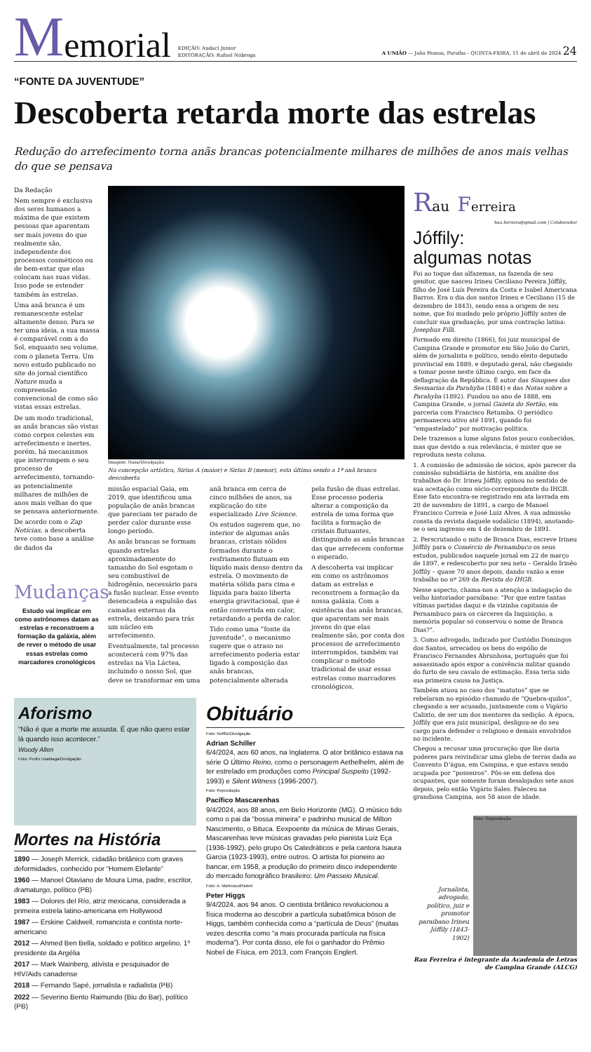Memorial EDIÇÃO: Audaci Junior
EDITORAÇÃO: Rafael Nóbrega A UNIÃO — João Pessoa, Paraíba - QUINTA-FEIRA, 11 de abril de 2024 24
“FONTE DA JUVENTUDE”
Descoberta retarda morte das estrelas
Redução do arrefecimento torna anãs brancas potencialmente milhares de milhões de anos mais velhas do que se pensava
Da Redação
Nem sempre é exclusiva dos seres humanos a máxima de que existem pessoas que aparentam ser mais jovens do que realmente são, independente dos processos cosméticos ou de bem-estar que elas colocam nas suas vidas. Isso pode se estender também às estrelas.
Uma anã branca é um remanescente estelar altamente denso. Para se ter uma ideia, a sua massa é comparável com a do Sol, enquanto seu volume, com o planeta Terra. Um novo estudo publicado no site do jornal científico Nature muda a compreensão convencional de como são vistas essas estrelas.
De um modo tradicional, as anãs brancas são vistas como corpos celestes em arrefecimento e inertes, porém, há mecanismos que interrompem o seu processo de arrefecimento, tornando-as potencialmente milhares de milhões de anos mais velhas do que se pensava anteriormente.
De acordo com o Zap Notícias, a descoberta teve como base a análise de dados da
Mudanças
Estudo vai implicar em como astrônomos datam as estrelas e reconstroem a formação da galáxia, além de rever o método de usar essas estrelas como marcadores cronológicos
Imagem: Nasa/Divulgação
Na concepção artística, Sirius A (maior) e Sirius B (menor), esta última sendo a 1ª anã branca descoberta
missão espacial Gaia, em 2019, que identificou uma população de anãs brancas que pareciam ter parado de perder calor durante esse longo período.
As anãs brancas se formam quando estrelas aproximadamente do tamanho do Sol esgotam o seu combustível de hidrogênio, necessário para a fusão nuclear. Esse evento desencadeia a expulsão das camadas externas da estrela, deixando para trás um núcleo em arrefecimento.
Eventualmente, tal processo acontecerá com 97% das estrelas na Via Láctea, incluindo o nosso Sol, que deve se transformar em uma anã branca em cerca de cinco milhões de anos, na explicação do site especializado Live Science.
Os estudos sugerem que, no interior de algumas anãs brancas, cristais sólidos formados durante o resfriamento flutuam em líquido mais denso dentro da estrela. O movimento de matéria sólida para cima e líquida para baixo liberta energia gravitacional, que é então convertida em calor, retardando a perda de calor.
Tido como uma “fonte da juventude”, o mecanismo sugere que o atraso no arrefecimento poderia estar ligado à composição das anãs brancas, potencialmente alterada pela fusão de duas estrelas. Esse processo poderia alterar a composição da estrela de uma forma que facilita a formação de cristais flutuantes, distinguindo as anãs brancas das que arrefecem conforme o esperado.
A descoberta vai implicar em como os astrônomos datam as estrelas e reconstroem a formação da nossa galáxia. Com a existência das anãs brancas, que aparentam ser mais jovens do que elas realmente são, por conta dos processos de arrefecimento interrompidos, também vai complicar o método tradicional de usar essas estrelas como marcadores cronológicos.
Aforismo
“Não é que a morte me assusta. É que não quero estar lá quando isso acontecer.”
Woody Allen
Foto: Pedro Usabiaga/Divulgação
Mortes na História
1890 — Joseph Merrick, cidadão britânico com graves deformidades, conhecido por “Homem Elefante”
1960 — Manoel Otaviano de Moura Lima, padre, escritor, dramaturgo, político (PB)
1983 — Dolores del Río, atriz mexicana, considerada a primeira estrela latino-americana em Hollywood
1987 — Erskine Caldwell, romancista e contista norte-americano
2012 — Ahmed Ben Bella, soldado e político argelino, 1º presidente da Argélia
2017 — Mark Wainberg, ativista e pesquisador de HIV/Aids canadense
2018 — Fernando Sapé, jornalista e radialista (PB)
2022 — Severino Bento Raimundo (Biu do Bar), político (PB)
Obituário
Foto: Netflix/Divulgação
Adrian Schiller
6/4/2024, aos 60 anos, na Inglaterra. O ator britânico estava na série O Último Reino, como o personagem Aethelhelm, além de ter estrelado em produções como Principal Suspeito (1992-1993) e Silent Witness (1996-2007).
Foto: Reprodução
Pacífico Mascarenhas
9/4/2024, aos 88 anos, em Belo Horizonte (MG). O músico tido como o pai da “bossa mineira” e padrinho musical de Milton Nascimento, o Bituca. Eexpoente da música de Minas Gerais, Mascarenhas teve músicas gravadas pelo pianista Luiz Eça (1936-1992), pelo grupo Os Catedráticos e pela cantora Isaura Garcia (1923-1993), entre outros. O artista foi pioneiro ao bancar, em 1958, a produção do primeiro disco independente do mercado fonográfico brasileiro: Um Passeio Musical.
Foto: A. Mahmoud/Nobel
Peter Higgs
9/4/2024, aos 94 anos. O cientista britânico revolucionou a física moderna ao descobrir a partícula subatômica bóson de Higgs, também conhecida como a “partícula de Deus” (muitas vezes descrita como “a mais procurada partícula na física moderna”). Por conta disso, ele foi o ganhador do Prêmio Nobel de Física, em 2013, com François Englert.
Rau Ferreira
hau.ferreira@gmail.com | Colaborador
Jóffily:
algumas notas
Foi ao toque das alfazemas, na fazenda de seu genitor, que nasceu Irineu Ceciliano Pereira Jóffily, filho de José Luís Pereira da Costa e Isabel Americana Barros. Era o dia dos santos Irineu e Ceciliano (15 de dezembro de 1843), sendo essa a origem de seu nome, que foi mudado pelo próprio Jóffily antes de concluir sua graduação, por uma contração latina: Josephus Filli.
Formado em direito (1866), foi juiz municipal de Campina Grande e promotor em São João do Cariri, além de jornalista e político, sendo eleito deputado provincial em 1889, e deputado geral, não chegando a tomar posse neste último cargo, em face da deflagração da República. É autor das Sinopses das Sesmarias da Parahyba (1884) e das Notas sobre a Parahyba (1892). Fundou no ano de 1888, em Campina Grande, o jornal Gazeta do Sertão, em parceria com Francisco Retumba. O periódico permaneceu ativo até 1891, quando foi “empastelado” por motivação política.
Dele trazemos a lume alguns fatos pouco conhecidos, mas que devido a sua relevância, é mister que se reproduza nesta coluna.
1. A comissão de admissão de sócios, após parecer da comissão subsidiária de história, em análise dos trabalhos do Dr. Irineu Jóffily, opinou no sentido de sua aceitação como sócio-correspondente do IHGB. Esse fato encontra-se registrado em ata lavrada em 20 de novembro de 1891, a cargo de Manoel Francisco Correia e José Luiz Alves. A sua admissão consta da revista daquele sodalício (1894), anotando-se o seu ingresso em 4 de dezembro de 1891.
2. Perscrutando o mito de Branca Dias, escreve Irineu Jóffily para o Comércio de Pernambuco os seus estudos, publicados naquele jornal em 22 de março de 1897, e redescoberto por seu neto – Geraldo Irinêo Jóffily – quase 70 anos depois, dando vazão a esse trabalho no nº 269 da Revista do IHGB.
Nesse aspecto, chama-nos a atenção a indagação do velho historiador paraibano: “Por que entre tantas vítimas partidas daqui e da vizinha capitania de Pernambuco para os cárceres da Inquisição, a memória popular só conservou o nome de Branca Dias?”.
3. Como advogado, indicado por Custódio Domingos dos Santos, arrecadou os bens do espólio de Francisco Fernandes Abrunhosa, português que foi assassinado após expor a conivência militar quando do furto de seu cavalo de estimação. Essa teria sido sua primeira causa na Justiça.
Também atuou no caso dos “matutos” que se rebelaram no episódio chamado de “Quebra-quilos”, chegando a ser acusado, juntamente com o Vigário Calixto, de ser um dos mentores da sedição. À época, Jóffily que era juiz municipal, desligou-se do seu cargo para defender o religioso e demais envolvidos no incidente.
Chegou a recusar uma procuração que lhe daria poderes para reivindicar uma gleba de terras dada ao Convento D’água, em Campina, e que estava sendo ocupada por “posseiros”. Pôs-se em defesa dos ocupantes, que somente foram desalojados sete anos depois, pelo então Vigário Sales. Faleceu na grandiosa Campina, aos 58 anos de idade.
Jornalista, advogado, político, juiz e promotor paraibano Irineu Jóffily (1843-1902)
Foto: Reprodução
Rau Ferreira é integrante da Academia de Letras de Campina Grande (ALCG)